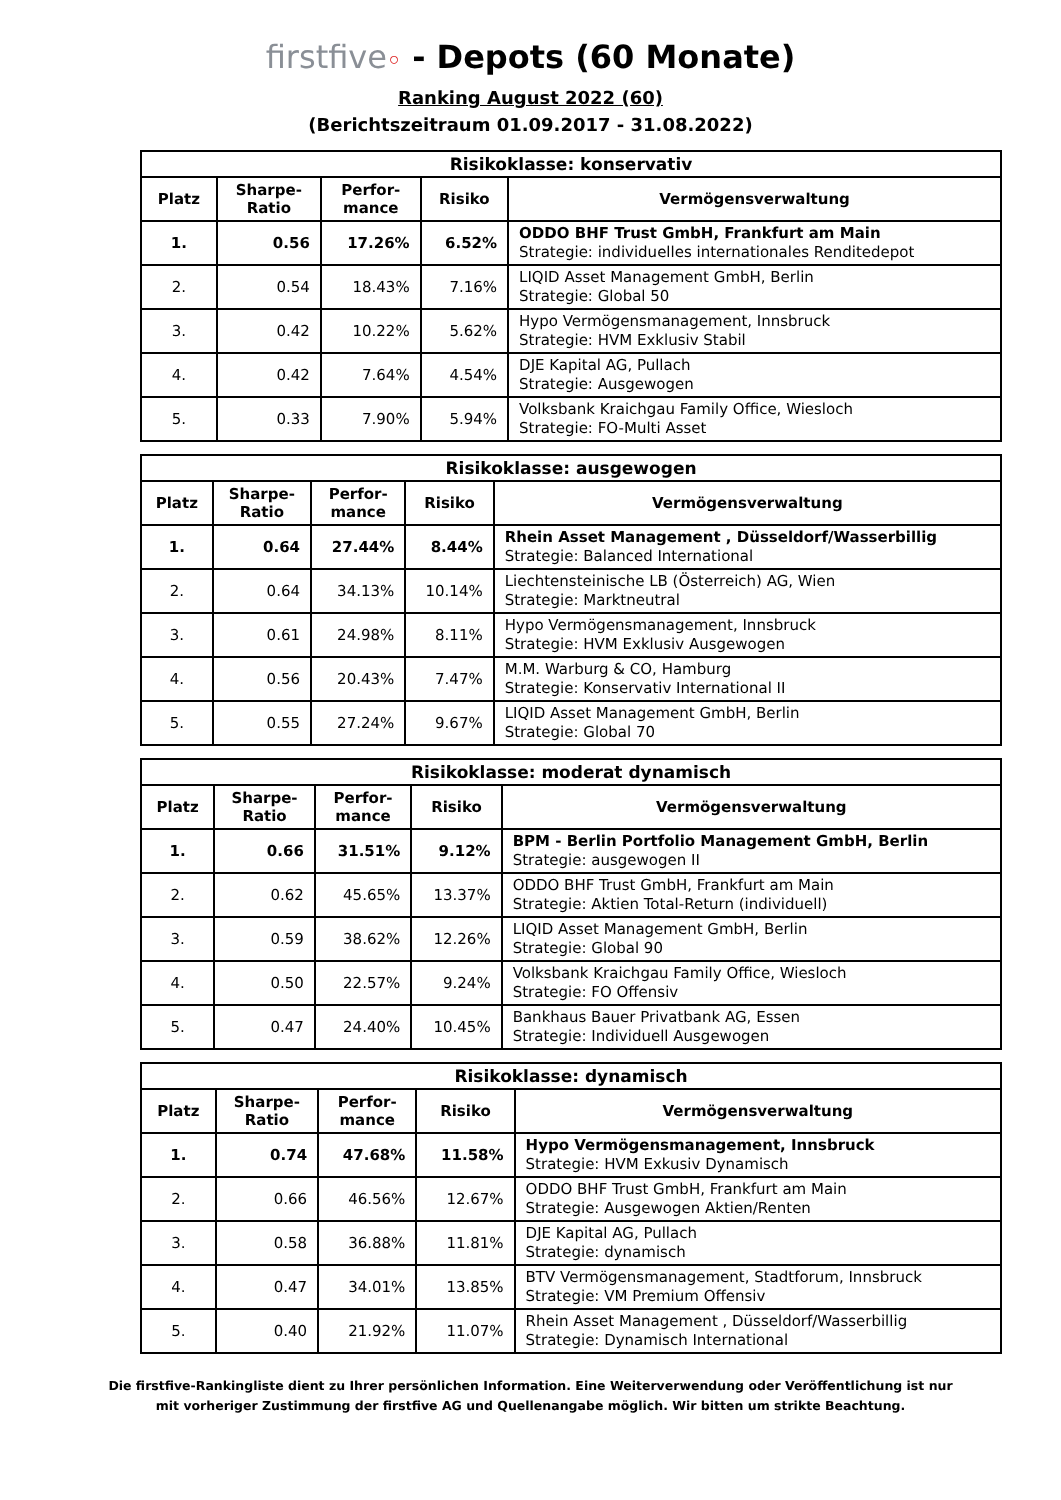firstfive◦ - Depots (60 Monate)
Ranking August 2022 (60)
(Berichtszeitraum 01.09.2017 - 31.08.2022)
| Risikoklasse: konservativ | | | | |
| --- | --- | --- | --- | --- |
| Platz | Sharpe- Ratio | Perfor- mance | Risiko | Vermögensverwaltung |
| 1. | 0.56 | 17.26% | 6.52% | ODDO BHF Trust GmbH, Frankfurt am Main Strategie: individuelles internationales Renditedepot |
| 2. | 0.54 | 18.43% | 7.16% | LIQID Asset Management GmbH, Berlin Strategie: Global 50 |
| 3. | 0.42 | 10.22% | 5.62% | Hypo Vermögensmanagement, Innsbruck Strategie: HVM Exklusiv Stabil |
| 4. | 0.42 | 7.64% | 4.54% | DJE Kapital AG, Pullach Strategie: Ausgewogen |
| 5. | 0.33 | 7.90% | 5.94% | Volksbank Kraichgau Family Office, Wiesloch Strategie: FO-Multi Asset |
| Risikoklasse: ausgewogen | | | | |
| --- | --- | --- | --- | --- |
| Platz | Sharpe- Ratio | Perfor- mance | Risiko | Vermögensverwaltung |
| 1. | 0.64 | 27.44% | 8.44% | Rhein Asset Management , Düsseldorf/Wasserbillig Strategie: Balanced International |
| 2. | 0.64 | 34.13% | 10.14% | Liechtensteinische LB (Österreich) AG, Wien Strategie: Marktneutral |
| 3. | 0.61 | 24.98% | 8.11% | Hypo Vermögensmanagement, Innsbruck Strategie: HVM Exklusiv Ausgewogen |
| 4. | 0.56 | 20.43% | 7.47% | M.M. Warburg & CO, Hamburg Strategie: Konservativ International II |
| 5. | 0.55 | 27.24% | 9.67% | LIQID Asset Management GmbH, Berlin Strategie: Global 70 |
| Risikoklasse: moderat dynamisch | | | | |
| --- | --- | --- | --- | --- |
| Platz | Sharpe- Ratio | Perfor- mance | Risiko | Vermögensverwaltung |
| 1. | 0.66 | 31.51% | 9.12% | BPM - Berlin Portfolio Management GmbH, Berlin Strategie: ausgewogen II |
| 2. | 0.62 | 45.65% | 13.37% | ODDO BHF Trust GmbH, Frankfurt am Main Strategie: Aktien Total-Return (individuell) |
| 3. | 0.59 | 38.62% | 12.26% | LIQID Asset Management GmbH, Berlin Strategie: Global 90 |
| 4. | 0.50 | 22.57% | 9.24% | Volksbank Kraichgau Family Office, Wiesloch Strategie: FO Offensiv |
| 5. | 0.47 | 24.40% | 10.45% | Bankhaus Bauer Privatbank AG, Essen Strategie: Individuell Ausgewogen |
| Risikoklasse: dynamisch | | | | |
| --- | --- | --- | --- | --- |
| Platz | Sharpe- Ratio | Perfor- mance | Risiko | Vermögensverwaltung |
| 1. | 0.74 | 47.68% | 11.58% | Hypo Vermögensmanagement, Innsbruck Strategie: HVM Exkusiv Dynamisch |
| 2. | 0.66 | 46.56% | 12.67% | ODDO BHF Trust GmbH, Frankfurt am Main Strategie: Ausgewogen Aktien/Renten |
| 3. | 0.58 | 36.88% | 11.81% | DJE Kapital AG, Pullach Strategie: dynamisch |
| 4. | 0.47 | 34.01% | 13.85% | BTV Vermögensmanagement, Stadtforum, Innsbruck Strategie: VM Premium Offensiv |
| 5. | 0.40 | 21.92% | 11.07% | Rhein Asset Management , Düsseldorf/Wasserbillig Strategie: Dynamisch International |
Die firstfive-Rankingliste dient zu Ihrer persönlichen Information. Eine Weiterverwendung oder Veröffentlichung ist nur
mit vorheriger Zustimmung der firstfive AG und Quellenangabe möglich. Wir bitten um strikte Beachtung.